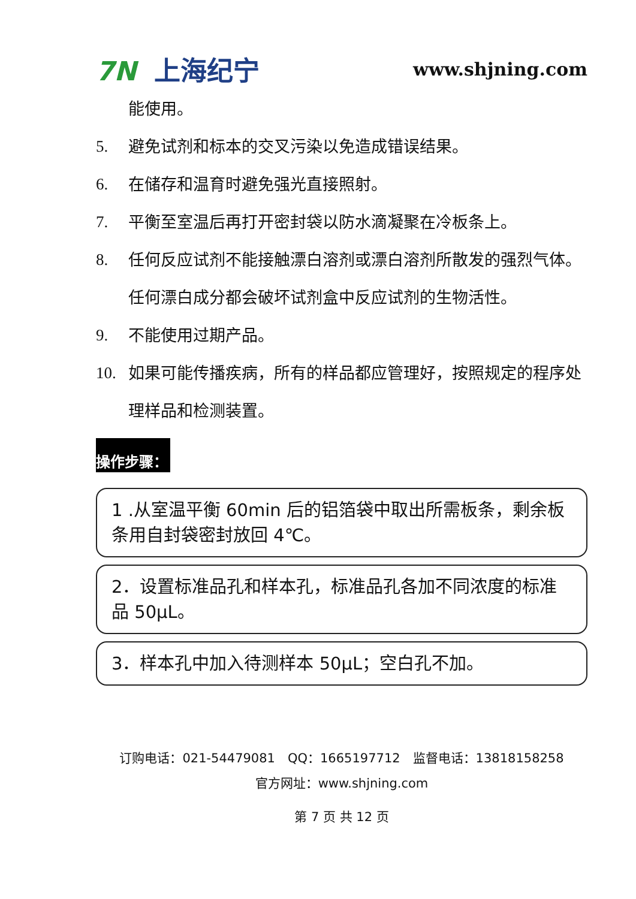7N 上海纪宁
www.shjning.com
能使用。
5. 避免试剂和标本的交叉污染以免造成错误结果。
6. 在储存和温育时避免强光直接照射。
7. 平衡至室温后再打开密封袋以防水滴凝聚在冷板条上。
8. 任何反应试剂不能接触漂白溶剂或漂白溶剂所散发的强烈气体。任何漂白成分都会破坏试剂盒中反应试剂的生物活性。
9. 不能使用过期产品。
10. 如果可能传播疾病，所有的样品都应管理好，按照规定的程序处理样品和检测装置。
操作步骤：
1 .从室温平衡 60min 后的铝箔袋中取出所需板条，剩余板条用自封袋密封放回 4℃。
2．设置标准品孔和样本孔，标准品孔各加不同浓度的标准品 50μL。
3．样本孔中加入待测样本 50μL；空白孔不加。
订购电话：021-54479081　QQ：1665197712　监督电话：13818158258
官方网址：www.shjning.com
第 7 页 共 12 页